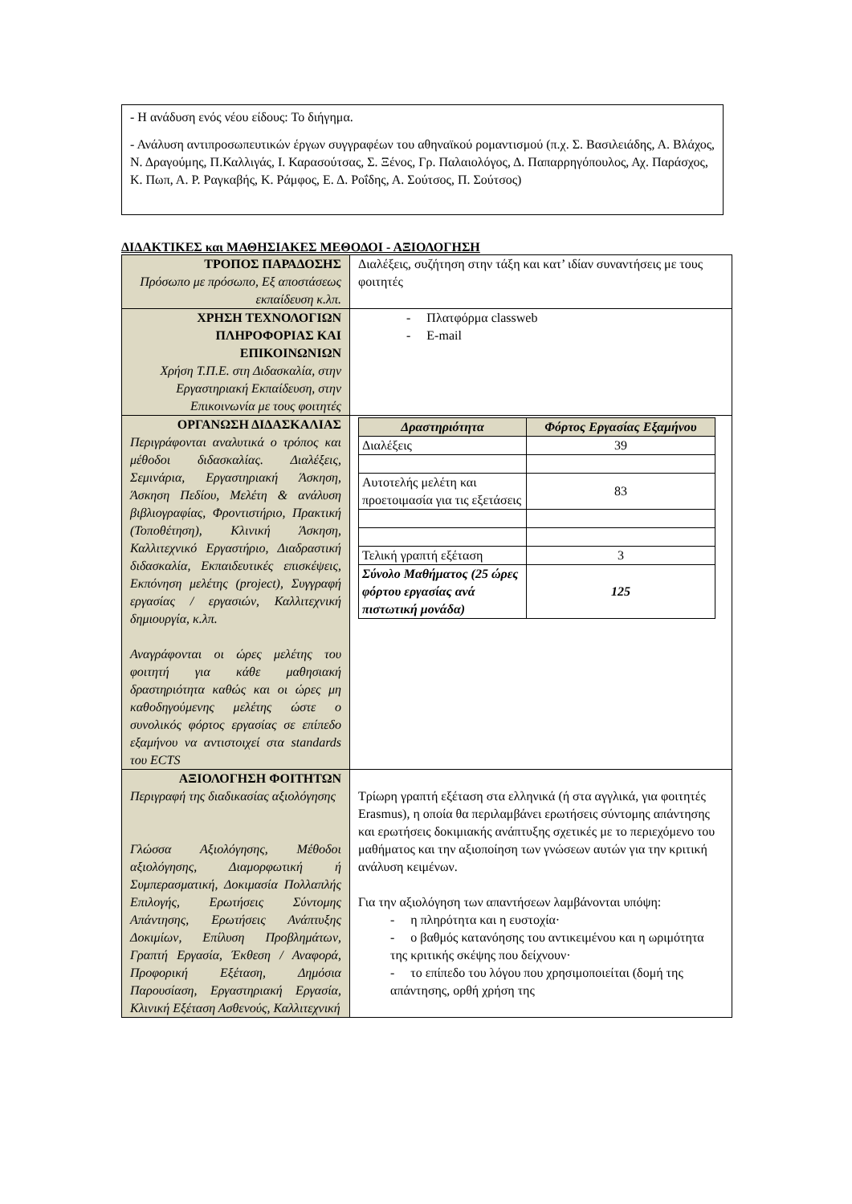- Η ανάδυση ενός νέου είδους: Το διήγημα.
- Ανάλυση αντιπροσωπευτικών έργων συγγραφέων του αθηναϊκού ρομαντισμού (π.χ. Σ. Βασιλειάδης, Α. Βλάχος, Ν. Δραγούμης, Π.Καλλιγάς, Ι. Καρασούτσας, Σ. Ξένος, Γρ. Παλαιολόγος, Δ. Παπαρρηγόπουλος, Αχ. Παράσχος, Κ. Πωπ, Α. Ρ. Ραγκαβής, Κ. Ράμφος, Ε. Δ. Ροΐδης, Α. Σούτσος, Π. Σούτσος)
ΔΙΔΑΚΤΙΚΕΣ και ΜΑΘΗΣΙΑΚΕΣ ΜΕΘΟΔΟΙ - ΑΞΙΟΛΟΓΗΣΗ
| ΤΡΟΠΟΣ ΠΑΡΑΔΟΣΗΣ Πρόσωπο με πρόσωπο, Εξ αποστάσεως εκπαίδευση κ.λπ. | Διαλέξεις, συζήτηση στην τάξη και κατ’ ιδίαν συναντήσεις με τους φοιτητές |
| ΧΡΗΣΗ ΤΕΧΝΟΛΟΓΙΩΝ ΠΛΗΡΟΦΟΡΙΑΣ ΚΑΙ ΕΠΙΚΟΙΝΩΝΙΩΝ Χρήση Τ.Π.Ε. στη Διδασκαλία, στην Εργαστηριακή Εκπαίδευση, στην Επικοινωνία με τους φοιτητές | - Πλατφόρμα classweb - E-mail |
| ΟΡΓΑΝΩΣΗ ΔΙΔΑΣΚΑΛΙΑΣ Περιγράφονται αναλυτικά ο τρόπος και μέθοδοι διδασκαλίας. Διαλέξεις, Σεμινάρια, Εργαστηριακή Άσκηση, Άσκηση Πεδίου, Μελέτη & ανάλυση βιβλιογραφίας, Φροντιστήριο, Πρακτική (Τοποθέτηση), Κλινική Άσκηση, Καλλιτεχνικό Εργαστήριο, Διαδραστική διδασκαλία, Εκπαιδευτικές επισκέψεις, Εκπόνηση μελέτης (project), Συγγραφή εργασίας / εργασιών, Καλλιτεχνική δημιουργία, κ.λπ. Αναγράφονται οι ώρες μελέτης του φοιτητή για κάθε μαθησιακή δραστηριότητα καθώς και οι ώρες μη καθοδηγούμενης μελέτης ώστε ο συνολικός φόρτος εργασίας σε επίπεδο εξαμήνου να αντιστοιχεί στα standards του ECTS | / Δραστηριότητα / Φόρτος Εργασίας Εξαμήνου / / --- / --- / / Διαλέξεις / 39 / / Αυτοτελής μελέτη και προετοιμασία για τις εξετάσεις / 83 / / Τελική γραπτή εξέταση / 3 / / Σύνολο Μαθήματος (25 ώρες φόρτου εργασίας ανά πιστωτική μονάδα) / 125 / |
| ΑΞΙΟΛΟΓΗΣΗ ΦΟΙΤΗΤΩΝ Περιγραφή της διαδικασίας αξιολόγησης Γλώσσα Αξιολόγησης, Μέθοδοι αξιολόγησης, Διαμορφωτική ή Συμπερασματική, Δοκιμασία Πολλαπλής Επιλογής, Ερωτήσεις Σύντομης Απάντησης, Ερωτήσεις Ανάπτυξης Δοκιμίων, Επίλυση Προβλημάτων, Γραπτή Εργασία, Έκθεση / Αναφορά, Προφορική Εξέταση, Δημόσια Παρουσίαση, Εργαστηριακή Εργασία, Κλινική Εξέταση Ασθενούς, Καλλιτεχνική | Τρίωρη γραπτή εξέταση στα ελληνικά (ή στα αγγλικά, για φοιτητές Erasmus), η οποία θα περιλαμβάνει ερωτήσεις σύντομης απάντησης και ερωτήσεις δοκιμιακής ανάπτυξης σχετικές με το περιεχόμενο του μαθήματος και την αξιοποίηση των γνώσεων αυτών για την κριτική ανάλυση κειμένων. Για την αξιολόγηση των απαντήσεων λαμβάνονται υπόψη: - η πληρότητα και η ευστοχία· - ο βαθμός κατανόησης του αντικειμένου και η ωριμότητα της κριτικής σκέψης που δείχνουν· - το επίπεδο του λόγου που χρησιμοποιείται (δομή της απάντησης, ορθή χρήση της |